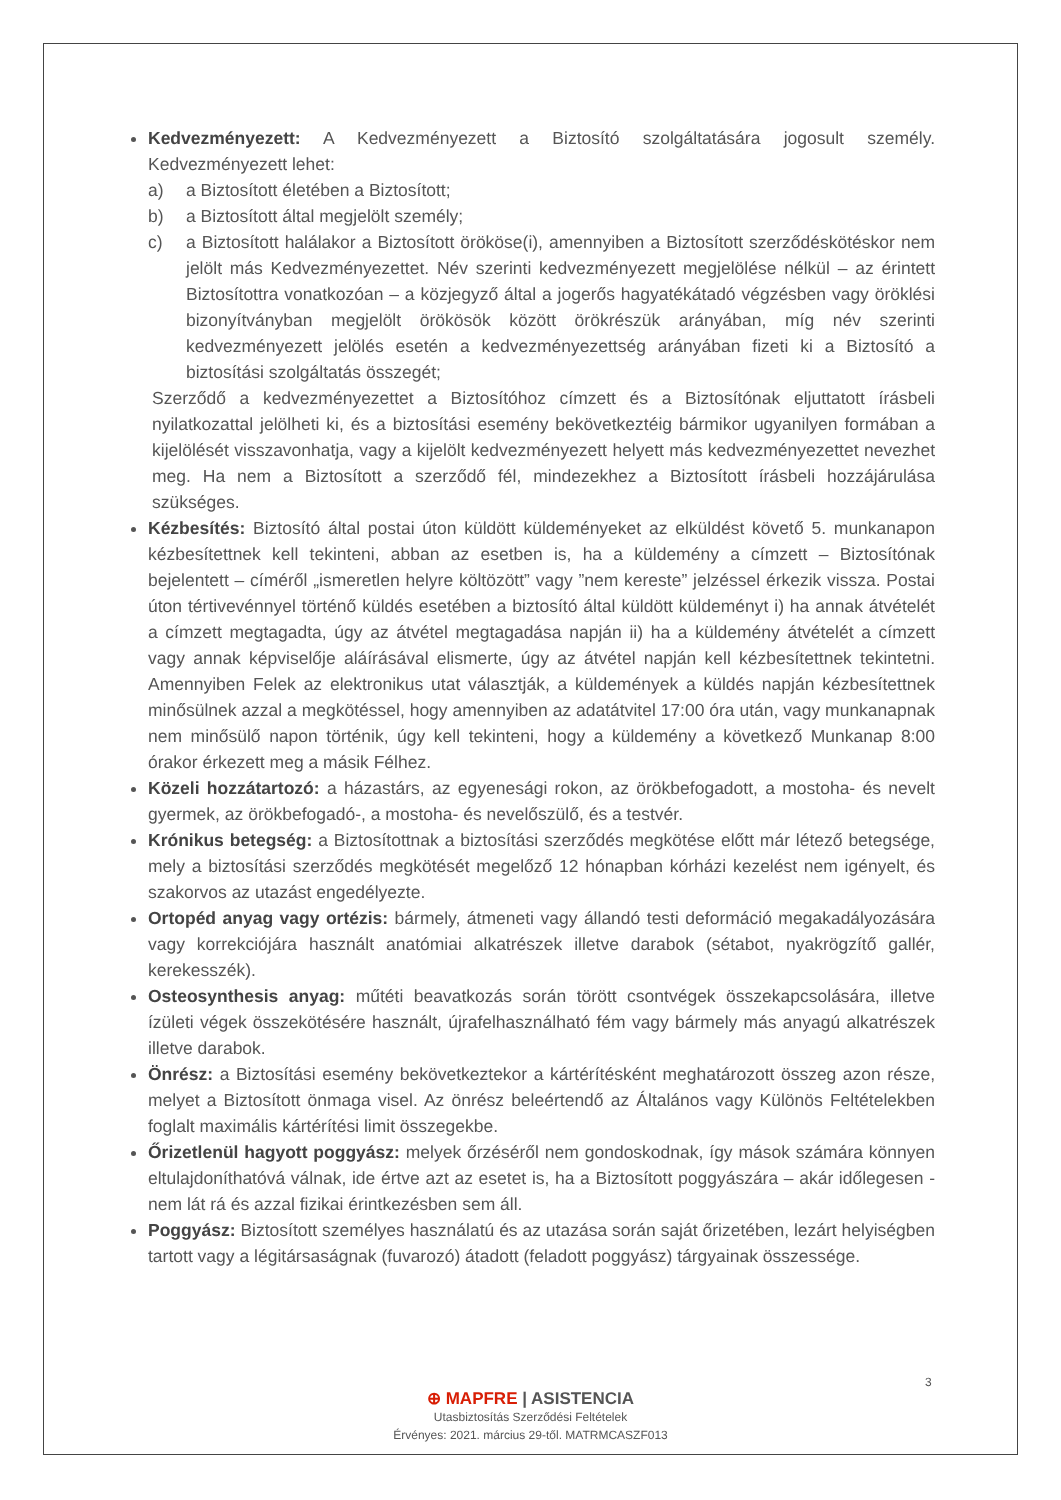Kedvezményezett: A Kedvezményezett a Biztosító szolgáltatására jogosult személy. Kedvezményezett lehet:
a) a Biztosított életében a Biztosított;
b) a Biztosított által megjelölt személy;
c) a Biztosított halálakor a Biztosított örököse(i), amennyiben a Biztosított szerződéskötéskor nem jelölt más Kedvezményezettet. Név szerinti kedvezményezett megjelölése nélkül – az érintett Biztosítottra vonatkozóan – a közjegyző által a jogerős hagyatékátadó végzésben vagy öröklési bizonyítványban megjelölt örökösök között örökrészük arányában, míg név szerinti kedvezményezett jelölés esetén a kedvezményezettség arányában fizeti ki a Biztosító a biztosítási szolgáltatás összegét;
Szerződő a kedvezményezettet a Biztosítóhoz címzett és a Biztosítónak eljuttatott írásbeli nyilatkozattal jelölheti ki, és a biztosítási esemény bekövetkeztéig bármikor ugyanilyen formában a kijelölését visszavonhatja, vagy a kijelölt kedvezményezett helyett más kedvezményezettet nevezhet meg. Ha nem a Biztosított a szerződő fél, mindezekhez a Biztosított írásbeli hozzájárulása szükséges.
Kézbesítés: Biztosító által postai úton küldött küldeményeket az elküldést követő 5. munkanapon kézbesítettnek kell tekinteni, abban az esetben is, ha a küldemény a címzett – Biztosítónak bejelentett – címéről „ismeretlen helyre költözött” vagy ”nem kereste” jelzéssel érkezik vissza. Postai úton tértivevénnyel történő küldés esetében a biztosító által küldött küldeményt i) ha annak átvételét a címzett megtagadta, úgy az átvétel megtagadása napján ii) ha a küldemény átvételét a címzett vagy annak képviselője aláírásával elismerte, úgy az átvétel napján kell kézbesítettnek tekintetni. Amennyiben Felek az elektronikus utat választják, a küldemények a küldés napján kézbesítettnek minősülnek azzal a megkötéssel, hogy amennyiben az adatátvitel 17:00 óra után, vagy munkanapnak nem minősülő napon történik, úgy kell tekinteni, hogy a küldemény a következő Munkanap 8:00 órakor érkezett meg a másik Félhez.
Közeli hozzátartozó: a házastárs, az egyenesági rokon, az örökbefogadott, a mostoha- és nevelt gyermek, az örökbefogadó-, a mostoha- és nevelőszülő, és a testvér.
Krónikus betegség: a Biztosítottnak a biztosítási szerződés megkötése előtt már létező betegsége, mely a biztosítási szerződés megkötését megelőző 12 hónapban kórházi kezelést nem igényelt, és szakorvos az utazást engedélyezte.
Ortopéd anyag vagy ortézis: bármely, átmeneti vagy állandó testi deformáció megakadályozására vagy korrekciójára használt anatómiai alkatrészek illetve darabok (sétabot, nyakrögzítő gallér, kerekesszék).
Osteosynthesis anyag: műtéti beavatkozás során törött csontvégek összekapcsolására, illetve ízületi végek összekötésére használt, újrafelhasználható fém vagy bármely más anyagú alkatrészek illetve darabok.
Önrész: a Biztosítási esemény bekövetkeztekor a kártérítésként meghatározott összeg azon része, melyet a Biztosított önmaga visel. Az önrész beleértendő az Általános vagy Különös Feltételekben foglalt maximális kártérítési limit összegekbe.
Őrizetlenül hagyott poggyász: melyek őrzéséről nem gondoskodnak, így mások számára könnyen eltulajdoníthatóvá válnak, ide értve azt az esetet is, ha a Biztosított poggyászára – akár időlegesen - nem lát rá és azzal fizikai érintkezésben sem áll.
Poggyász: Biztosított személyes használatú és az utazása során saját őrizetében, lezárt helyiségben tartott vagy a légitársaságnak (fuvarozó) átadott (feladott poggyász) tárgyainak összessége.
3
⊕ MAPFRE | ASISTENCIA
Utasbiztosítás Szerződési Feltételek
Érvényes: 2021. március 29-től. MATRMCASZF013